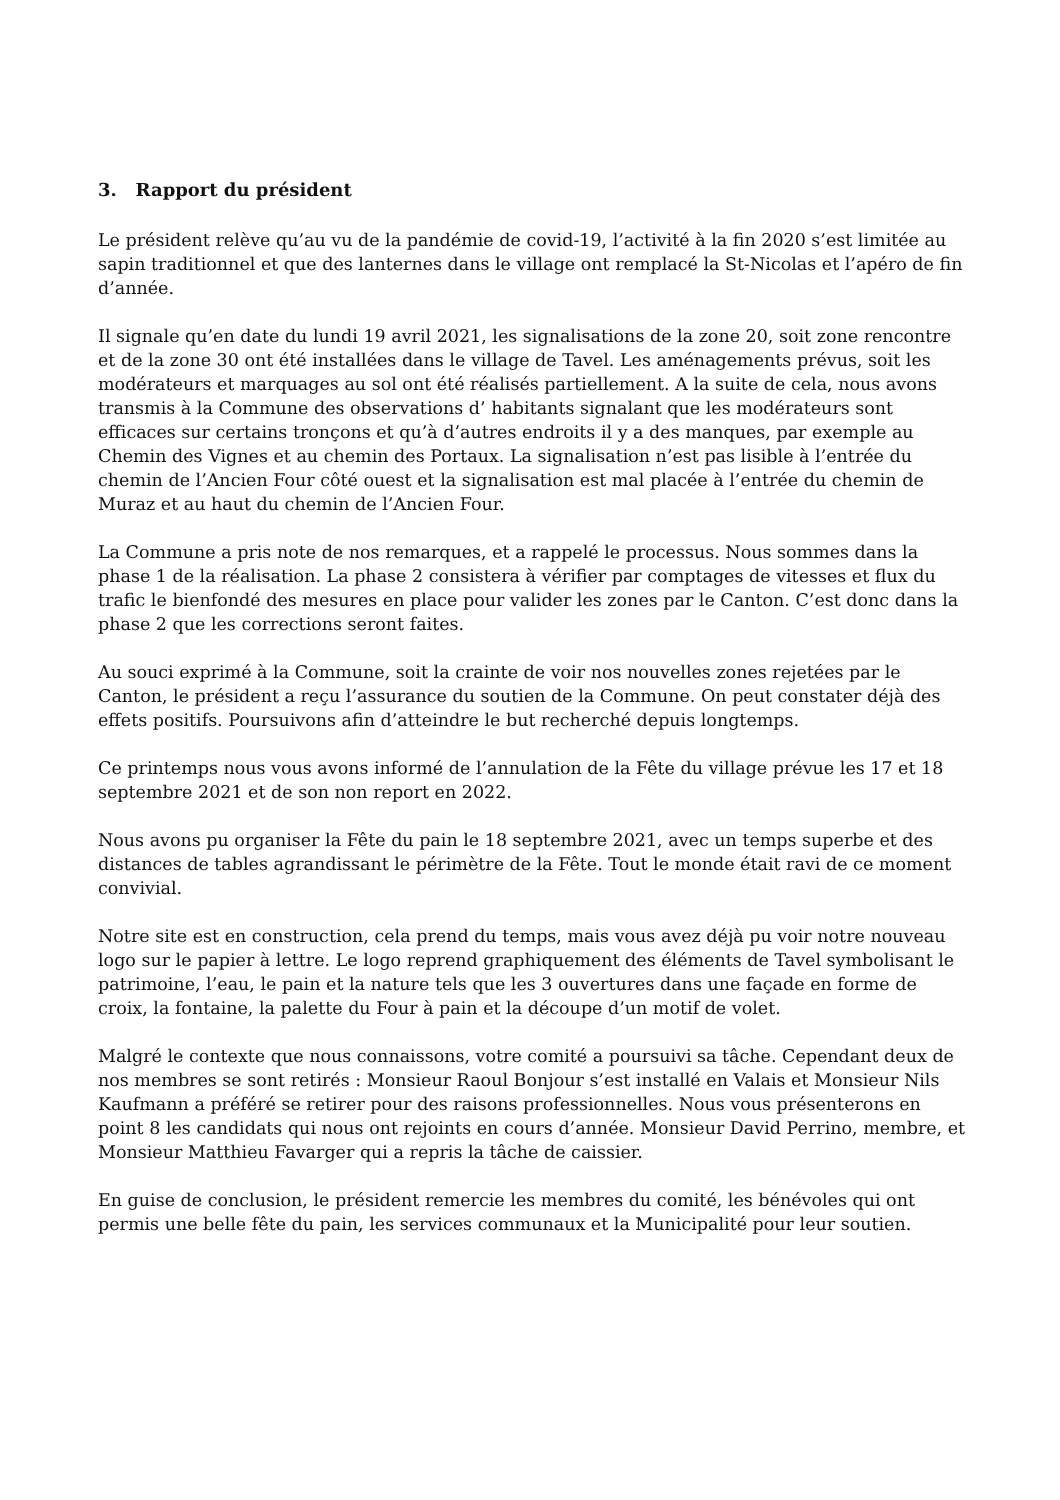3. Rapport du président
Le président relève qu’au vu de la pandémie de covid-19, l’activité à la fin 2020 s’est limitée au sapin traditionnel et que des lanternes dans le village ont remplacé la St-Nicolas et l’apéro de fin d’année.
Il signale qu’en date du lundi 19 avril 2021, les signalisations de la zone 20, soit zone rencontre et de la zone 30 ont été installées dans le village de Tavel. Les aménagements prévus, soit les modérateurs et marquages au sol ont été réalisés partiellement. A la suite de cela, nous avons transmis à la Commune des observations d’ habitants signalant que les modérateurs sont efficaces sur certains tronçons et qu’à d’autres endroits il y a des manques, par exemple au Chemin des Vignes et au chemin des Portaux. La signalisation n’est pas lisible à l’entrée du chemin de l’Ancien Four côté ouest et la signalisation est mal placée à l’entrée du chemin de Muraz et au haut du chemin de l’Ancien Four.
La Commune a pris note de nos remarques, et a rappelé le processus. Nous sommes dans la phase 1 de la réalisation. La phase 2 consistera à vérifier par comptages de vitesses et flux du trafic le bienfondé des mesures en place pour valider les zones par le Canton. C’est donc dans la phase 2 que les corrections seront faites.
Au souci exprimé à la Commune, soit la crainte de voir nos nouvelles zones rejetées par le Canton, le président a reçu l’assurance du soutien de la Commune. On peut constater déjà des effets positifs. Poursuivons afin d’atteindre le but recherché depuis longtemps.
Ce printemps nous vous avons informé de l’annulation de la Fête du village prévue les 17 et 18 septembre 2021 et de son non report en 2022.
Nous avons pu organiser la Fête du pain le 18 septembre 2021, avec un temps superbe et des distances de tables agrandissant le périmètre de la Fête. Tout le monde était ravi de ce moment convivial.
Notre site est en construction, cela prend du temps, mais vous avez déjà pu voir notre nouveau logo sur le papier à lettre. Le logo reprend graphiquement des éléments de Tavel symbolisant le patrimoine, l’eau, le pain et la nature tels que les 3 ouvertures dans une façade en forme de croix, la fontaine, la palette du Four à pain et la découpe d’un motif de volet.
Malgré le contexte que nous connaissons, votre comité a poursuivi sa tâche. Cependant deux de nos membres se sont retirés : Monsieur Raoul Bonjour s’est installé en Valais et Monsieur Nils Kaufmann a préféré se retirer pour des raisons professionnelles. Nous vous présenterons en point 8 les candidats qui nous ont rejoints en cours d’année. Monsieur David Perrino, membre, et Monsieur Matthieu Favarger qui a repris la tâche de caissier.
En guise de conclusion, le président remercie les membres du comité, les bénévoles qui ont permis une belle fête du pain, les services communaux et la Municipalité pour leur soutien.